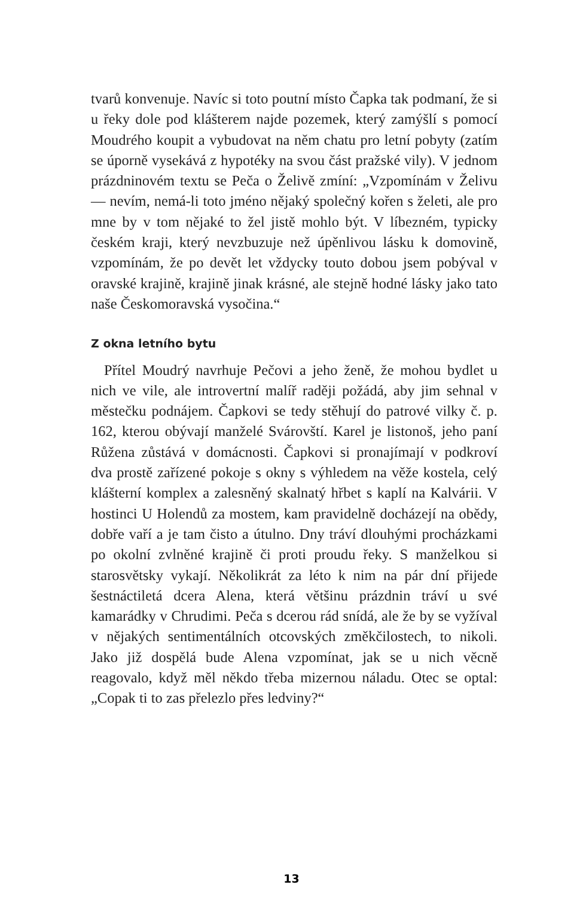tvarů konvenuje. Navíc si toto poutní místo Čapka tak podmaní, že si u řeky dole pod klášterem najde pozemek, který zamýšlí s pomocí Moudrého koupit a vybudovat na něm chatu pro letní pobyty (zatím se úporně vysekává z hypotéky na svou část pražské vily). V jednom prázdninovém textu se Peča o Želivě zmíní: „Vzpomínám v Želivu — nevím, nemá-li toto jméno nějaký společný kořen s želeti, ale pro mne by v tom nějaké to žel jistě mohlo být. V líbezném, typicky českém kraji, který nevzbuzuje než úpěnlivou lásku k domovině, vzpomínám, že po devět let vždycky touto dobou jsem pobýval v oravské krajině, krajině jinak krásné, ale stejně hodné lásky jako tato naše Českomoravská vysočina.“
Z okna letního bytu
Přítel Moudrý navrhuje Pečovi a jeho ženě, že mohou bydlet u nich ve vile, ale introvertní malíř raději požádá, aby jim sehnal v městečku podnájem. Čapkovi se tedy stěhují do patrové vilky č. p. 162, kterou obývají manželé Svárovští. Karel je listonoš, jeho paní Růžena zůstává v domácnosti. Čapkovi si pronajímají v podkroví dva prostě zařízené pokoje s okny s výhledem na věže kostela, celý klášterní komplex a zalesněný skalnatý hřbet s kaplí na Kalvárii. V hostinci U Holendů za mostem, kam pravidelně docházejí na obědy, dobře vaří a je tam čisto a útulno. Dny tráví dlouhými procházkami po okolní zvlněné krajině či proti proudu řeky. S manželkou si starosvětsky vykají. Několikrát za léto k nim na pár dní přijede šestnáctiletá dcera Alena, která většinu prázdnin tráví u své kamarádky v Chrudimi. Peča s dcerou rád snídá, ale že by se vyžíval v nějakých sentimentálních otcovských změkčilostech, to nikoli. Jako již dospělá bude Alena vzpomínat, jak se u nich věcně reagovalo, když měl někdo třeba mizernou náladu. Otec se optal: „Copak ti to zas přelezlo přes ledviny?“
13